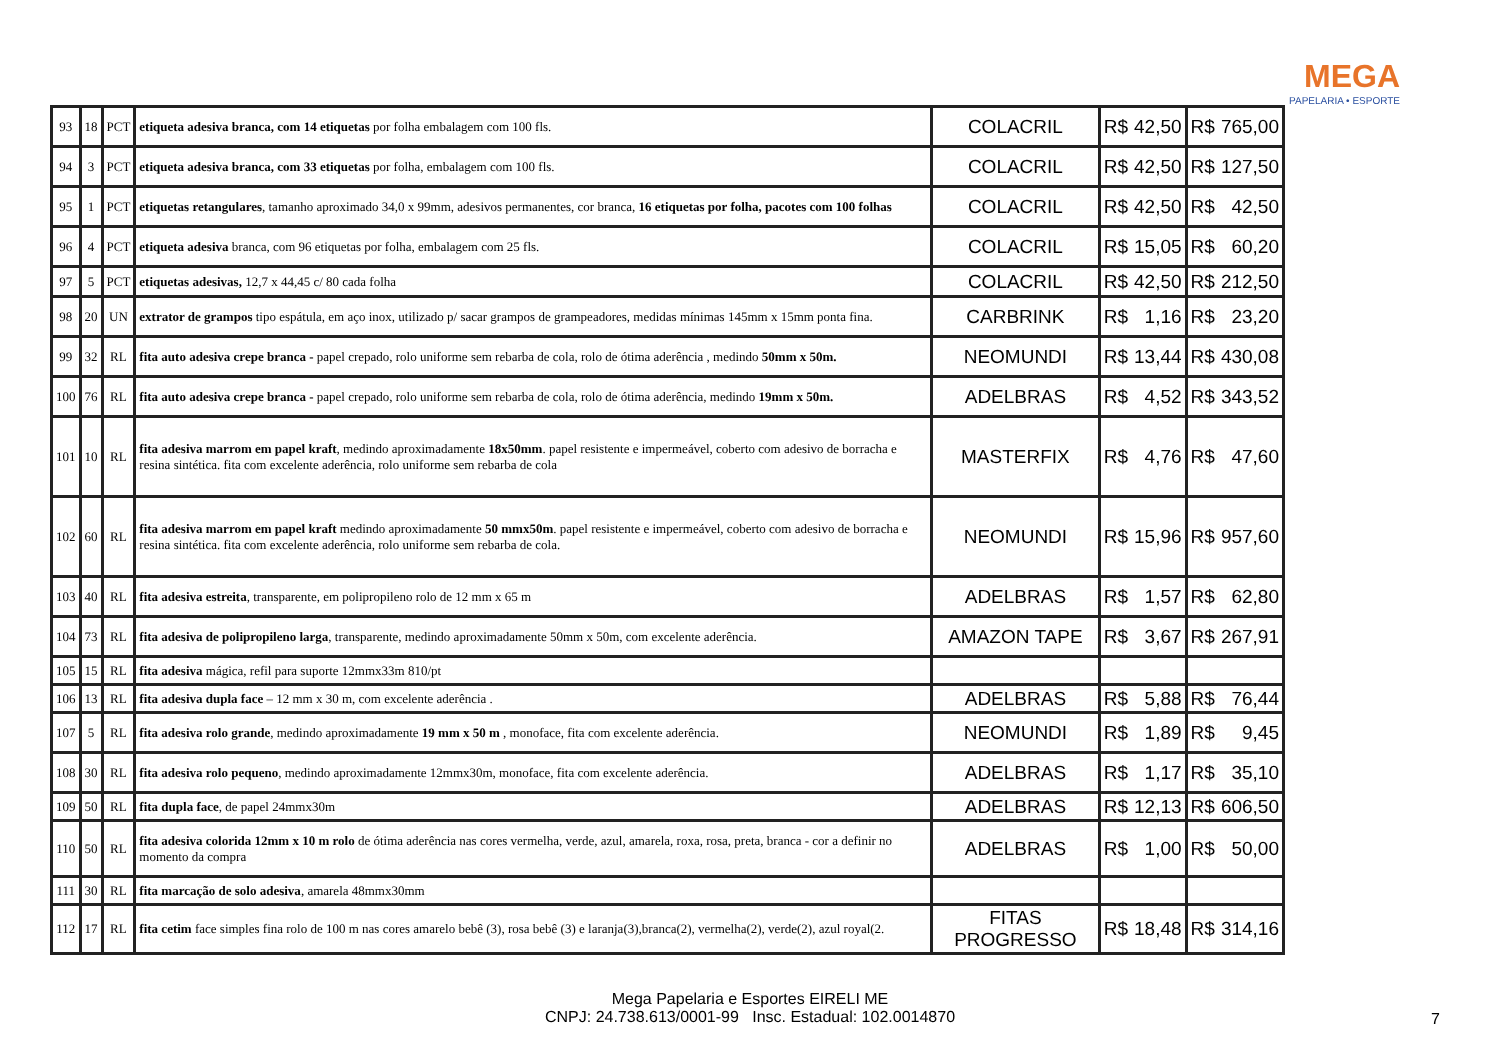MEGA
PAPELARIA • ESPORTE
| 93 | 18 | PCT | etiqueta adesiva branca, com 14 etiquetas por folha embalagem com 100 fls. | COLACRIL | R$ | 42,50 | R$ | 765,00 |
| 94 | 3 | PCT | etiqueta adesiva branca, com 33 etiquetas por folha, embalagem com 100 fls. | COLACRIL | R$ | 42,50 | R$ | 127,50 |
| 95 | 1 | PCT | etiquetas retangulares , tamanho aproximado 34,0 x 99mm, adesivos permanentes, cor branca, 16 etiquetas por folha, pacotes com 100 folhas | COLACRIL | R$ | 42,50 | R$ | 42,50 |
| 96 | 4 | PCT | etiqueta adesiva branca, com 96 etiquetas por folha, embalagem com 25 fls. | COLACRIL | R$ | 15,05 | R$ | 60,20 |
| 97 | 5 | PCT | etiquetas adesivas, 12,7 x 44,45 c/ 80 cada folha | COLACRIL | R$ | 42,50 | R$ | 212,50 |
| 98 | 20 | UN | extrator de grampos tipo espátula, em aço inox, utilizado p/ sacar grampos de grampeadores, medidas mínimas 145mm x 15mm ponta fina. | CARBRINK | R$ | 1,16 | R$ | 23,20 |
| 99 | 32 | RL | fita auto adesiva crepe branca - papel crepado, rolo uniforme sem rebarba de cola, rolo de ótima aderência , medindo 50mm x 50m. | NEOMUNDI | R$ | 13,44 | R$ | 430,08 |
| 100 | 76 | RL | fita auto adesiva crepe branca - papel crepado, rolo uniforme sem rebarba de cola, rolo de ótima aderência, medindo 19mm x 50m. | ADELBRAS | R$ | 4,52 | R$ | 343,52 |
| 101 | 10 | RL | fita adesiva marrom em papel kraft , medindo aproximadamente 18x50mm . papel resistente e impermeável, coberto com adesivo de borracha e resina sintética. fita com excelente aderência, rolo uniforme sem rebarba de cola | MASTERFIX | R$ | 4,76 | R$ | 47,60 |
| 102 | 60 | RL | fita adesiva marrom em papel kraft medindo aproximadamente 50 mmx50m . papel resistente e impermeável, coberto com adesivo de borracha e resina sintética. fita com excelente aderência, rolo uniforme sem rebarba de cola. | NEOMUNDI | R$ | 15,96 | R$ | 957,60 |
| 103 | 40 | RL | fita adesiva estreita , transparente, em polipropileno rolo de 12 mm x 65 m | ADELBRAS | R$ | 1,57 | R$ | 62,80 |
| 104 | 73 | RL | fita adesiva de polipropileno larga , transparente, medindo aproximadamente 50mm x 50m, com excelente aderência. | AMAZON TAPE | R$ | 3,67 | R$ | 267,91 |
| 105 | 15 | RL | fita adesiva mágica, refil para suporte 12mmx33m 810/pt | | | | | |
| 106 | 13 | RL | fita adesiva dupla face – 12 mm x 30 m, com excelente aderência . | ADELBRAS | R$ | 5,88 | R$ | 76,44 |
| 107 | 5 | RL | fita adesiva rolo grande , medindo aproximadamente 19 mm x 50 m , monoface, fita com excelente aderência. | NEOMUNDI | R$ | 1,89 | R$ | 9,45 |
| 108 | 30 | RL | fita adesiva rolo pequeno , medindo aproximadamente 12mmx30m, monoface, fita com excelente aderência. | ADELBRAS | R$ | 1,17 | R$ | 35,10 |
| 109 | 50 | RL | fita dupla face , de papel 24mmx30m | ADELBRAS | R$ | 12,13 | R$ | 606,50 |
| 110 | 50 | RL | fita adesiva colorida 12mm x 10 m rolo de ótima aderência nas cores vermelha, verde, azul, amarela, roxa, rosa, preta, branca - cor a definir no momento da compra | ADELBRAS | R$ | 1,00 | R$ | 50,00 |
| 111 | 30 | RL | fita marcação de solo adesiva , amarela 48mmx30mm | | | | | |
| 112 | 17 | RL | fita cetim face simples fina rolo de 100 m nas cores amarelo bebê (3), rosa bebê (3) e laranja(3),branca(2), vermelha(2), verde(2), azul royal(2. | FITAS PROGRESSO | R$ | 18,48 | R$ | 314,16 |
Mega Papelaria e Esportes EIRELI ME
CNPJ: 24.738.613/0001-99 Insc. Estadual: 102.0014870
7